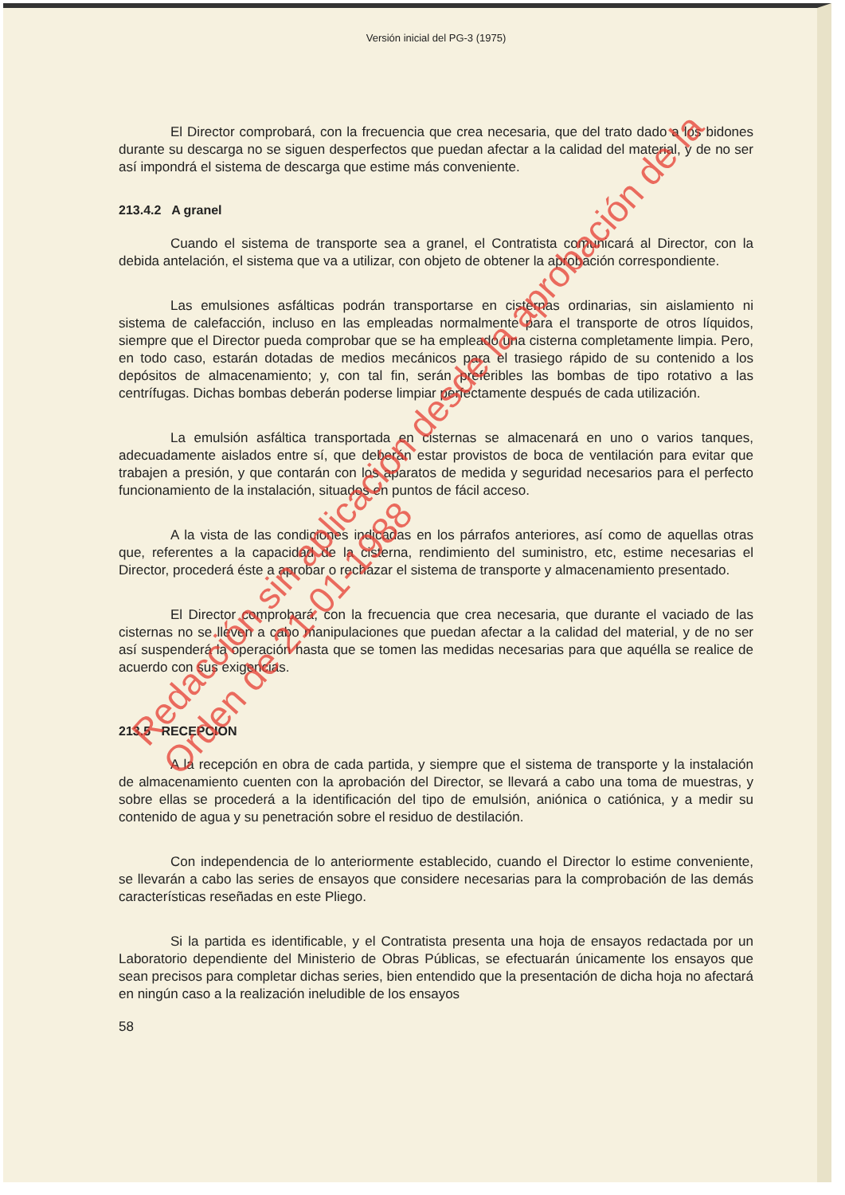Versión inicial del PG-3 (1975)
El Director comprobará, con la frecuencia que crea necesaria, que del trato dado a los bidones durante su descarga no se siguen desperfectos que puedan afectar a la calidad del material, y de no ser así impondrá el sistema de descarga que estime más conveniente.
213.4.2 A granel
Cuando el sistema de transporte sea a granel, el Contratista comunicará al Director, con la debida antelación, el sistema que va a utilizar, con objeto de obtener la aprobación correspondiente.
Las emulsiones asfálticas podrán transportarse en cisternas ordinarias, sin aislamiento ni sistema de calefacción, incluso en las empleadas normalmente para el transporte de otros líquidos, siempre que el Director pueda comprobar que se ha empleado una cisterna completamente limpia. Pero, en todo caso, estarán dotadas de medios mecánicos para el trasiego rápido de su contenido a los depósitos de almacenamiento; y, con tal fin, serán preferibles las bombas de tipo rotativo a las centrífugas. Dichas bombas deberán poderse limpiar perfectamente después de cada utilización.
La emulsión asfáltica transportada en cisternas se almacenará en uno o varios tanques, adecuadamente aislados entre sí, que deberán estar provistos de boca de ventilación para evitar que trabajen a presión, y que contarán con los aparatos de medida y seguridad necesarios para el perfecto funcionamiento de la instalación, situados en puntos de fácil acceso.
A la vista de las condiciones indicadas en los párrafos anteriores, así como de aquellas otras que, referentes a la capacidad de la cisterna, rendimiento del suministro, etc, estime necesarias el Director, procederá éste a aprobar o rechazar el sistema de transporte y almacenamiento presentado.
El Director comprobará, con la frecuencia que crea necesaria, que durante el vaciado de las cisternas no se lleven a cabo manipulaciones que puedan afectar a la calidad del material, y de no ser así suspenderá la operación hasta que se tomen las medidas necesarias para que aquélla se realice de acuerdo con sus exigencias.
213.5 RECEPCION
A la recepción en obra de cada partida, y siempre que el sistema de transporte y la instalación de almacenamiento cuenten con la aprobación del Director, se llevará a cabo una toma de muestras, y sobre ellas se procederá a la identificación del tipo de emulsión, aniónica o catiónica, y a medir su contenido de agua y su penetración sobre el residuo de destilación.
Con independencia de lo anteriormente establecido, cuando el Director lo estime conveniente, se llevarán a cabo las series de ensayos que considere necesarias para la comprobación de las demás características reseñadas en este Pliego.
Si la partida es identificable, y el Contratista presenta una hoja de ensayos redactada por un Laboratorio dependiente del Ministerio de Obras Públicas, se efectuarán únicamente los ensayos que sean precisos para completar dichas series, bien entendido que la presentación de dicha hoja no afectará en ningún caso a la realización ineludible de los ensayos
58
Redacción sin aplicación desde la aprobación de la
Orden de 21-01-1988